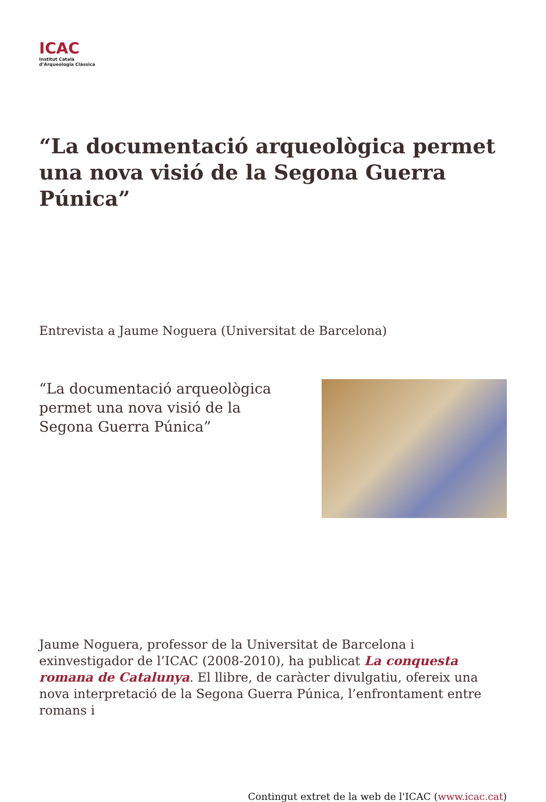ICAC
Institut Català
d’Arqueologia Clàssica
“La documentació arqueològica permet una nova visió de la Segona Guerra Púnica”
Entrevista a Jaume Noguera (Universitat de Barcelona)
“La documentació arqueològica permet una nova visió de la Segona Guerra Púnica”
Jaume Noguera, professor de la Universitat de Barcelona i exinvestigador de l’ICAC (2008-2010), ha publicat La conquesta romana de Catalunya. El llibre, de caràcter divulgatiu, ofereix una nova interpretació de la Segona Guerra Púnica, l’enfrontament entre romans i
Contingut extret de la web de l'ICAC (www.icac.cat)